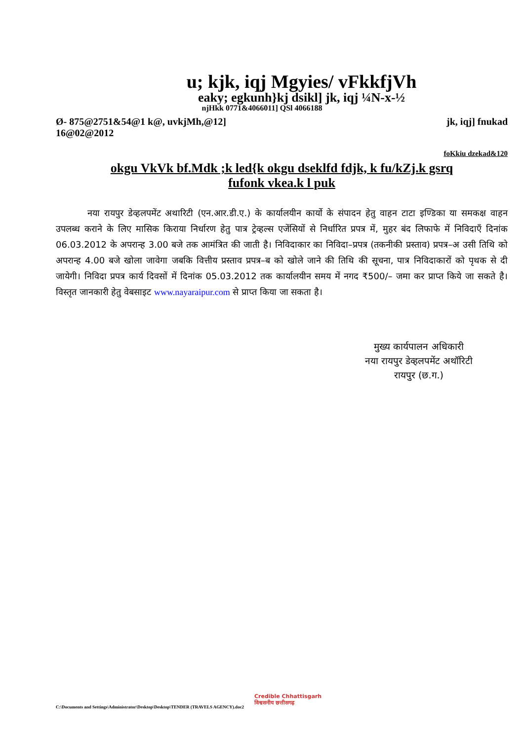u; kjk, iqj Mgyies/ vFkkfjVh
eaky; egkunh}kj dsikl] jk, iqj ¼N-x-½
njHkk 0771&4066011] QSl 4066188
Ø- 875@2751&54@1 k@, uvkjMh,@12]
16@02@2012 jk, iqj] fnukad
foKkiu dzekad&120
okgu VkVk bf.Mdk ;k led{k okgu dseklfd fdjk, k fu/kZj.k gsrq
fufonk vkea.k l puk
नया रायपुर डेव्हलपमेंट अथारिटी (एन.आर.डी.ए.) के कार्यालयीन कार्यो के संपादन हेतु वाहन टाटा इण्डिका या समकक्ष वाहन उपलब्ध कराने के लिए मासिक किराया निर्धारण हेतु पात्र ट्रेव्हल्स एजेंसियों से निर्धारित प्रपत्र में, मुहर बंद लिफाफे में निविदाएँ दिनांक 06.03.2012 के अपरान्ह 3.00 बजे तक आमंत्रित की जाती है। निविदाकार का निविदा–प्रपत्र (तकनीकी प्रस्ताव) प्रपत्र–अ उसी तिथि को अपरान्ह 4.00 बजे खोला जावेगा जबकि वित्तीय प्रस्ताव प्रपत्र–ब को खोले जाने की तिथि की सूचना, पात्र निविदाकारों को पृथक से दी जायेगी। निविदा प्रपत्र कार्य दिवसों में दिनांक 05.03.2012 तक कार्यालयीन समय में नगद ₹500/– जमा कर प्राप्त किये जा सकते है। विस्तृत जानकारी हेतु वेबसाइट www.nayaraipur.com से प्राप्त किया जा सकता है।
मुख्य कार्यपालन अधिकारी
नया रायपुर डेव्हलपमेंट अथॉरिटी
रायपुर (छ.ग.)
Credible Chhattisgarh
विश्वसनीय छत्तीसगढ़
C:\Documents and Settings\Administrator\Desktop\Desktop\TENDER (TRAVELS AGENCY).doc2